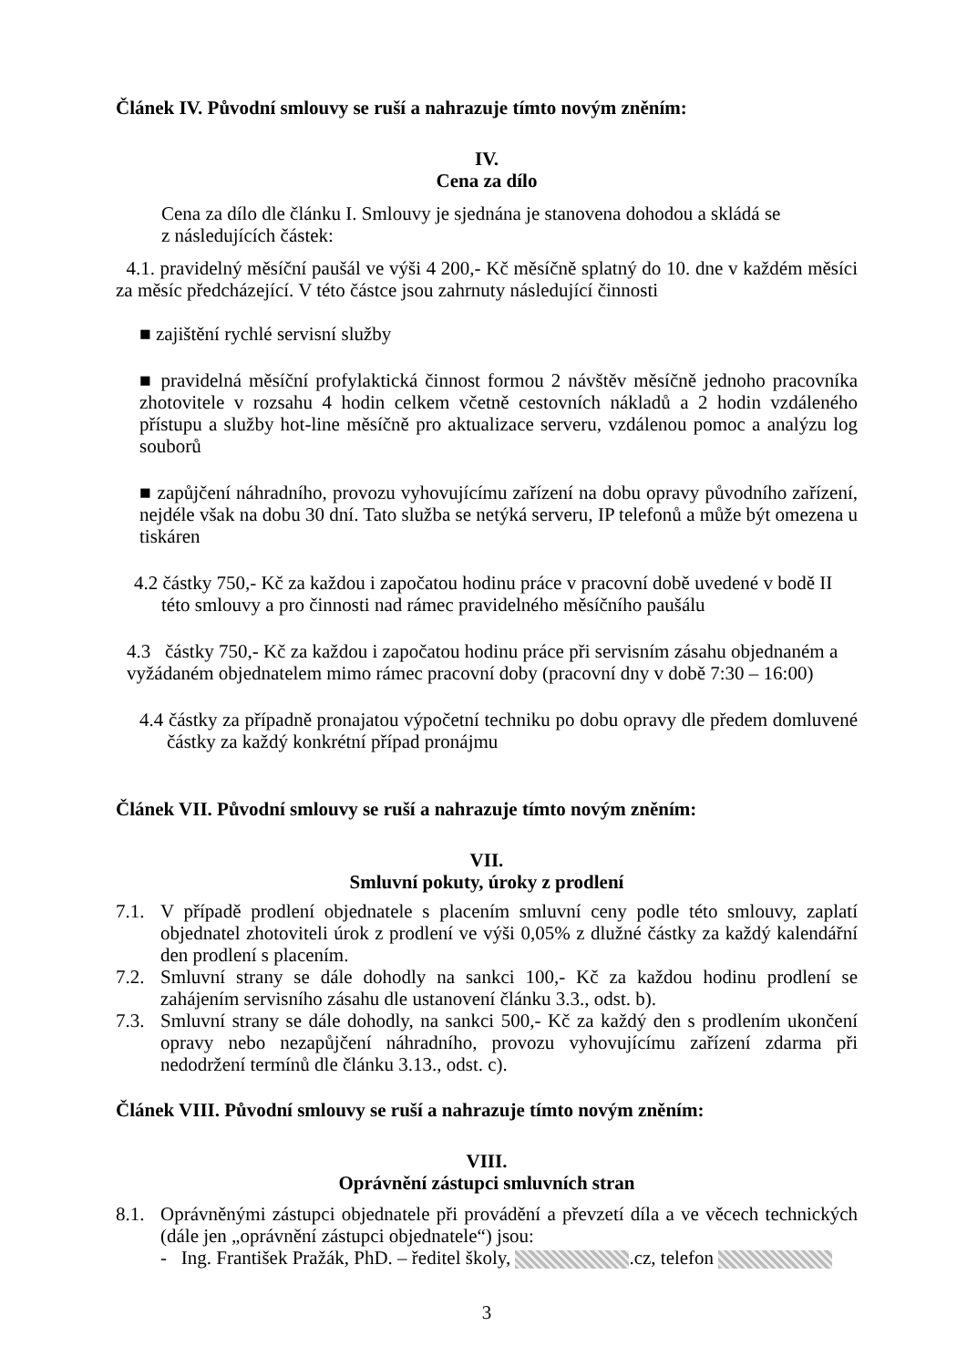Článek IV. Původní smlouvy se ruší a nahrazuje tímto novým zněním:
IV.
Cena za dílo
Cena za dílo dle článku I. Smlouvy je sjednána je stanovena dohodou a skládá se
z následujících částek:
4.1. pravidelný měsíční paušál ve výši 4 200,- Kč měsíčně splatný do 10. dne v každém měsíci za měsíc předcházející. V této částce jsou zahrnuty následující činnosti
■ zajištění rychlé servisní služby
■ pravidelná měsíční profylaktická činnost formou 2 návštěv měsíčně jednoho pracovníka zhotovitele v rozsahu 4 hodin celkem včetně cestovních nákladů a 2 hodin vzdáleného přístupu a služby hot-line měsíčně pro aktualizace serveru, vzdálenou pomoc a analýzu log souborů
■ zapůjčení náhradního, provozu vyhovujícímu zařízení na dobu opravy původního zařízení, nejdéle však na dobu 30 dní. Tato služba se netýká serveru, IP telefonů a může být omezena u tiskáren
4.2 částky 750,- Kč za každou i započatou hodinu práce v pracovní době uvedené v bodě II této smlouvy a pro činnosti nad rámec pravidelného měsíčního paušálu
4.3 částky 750,- Kč za každou i započatou hodinu práce při servisním zásahu objednaném a vyžádaném objednatelem mimo rámec pracovní doby (pracovní dny v době 7:30 – 16:00)
4.4 částky za případně pronajatou výpočetní techniku po dobu opravy dle předem domluvené částky za každý konkrétní případ pronájmu
Článek VII. Původní smlouvy se ruší a nahrazuje tímto novým zněním:
VII.
Smluvní pokuty, úroky z prodlení
7.1. V případě prodlení objednatele s placením smluvní ceny podle této smlouvy, zaplatí objednatel zhotoviteli úrok z prodlení ve výši 0,05% z dlužné částky za každý kalendářní den prodlení s placením.
7.2. Smluvní strany se dále dohodly na sankci 100,- Kč za každou hodinu prodlení se zahájením servisního zásahu dle ustanovení článku 3.3., odst. b).
7.3. Smluvní strany se dále dohodly, na sankci 500,- Kč za každý den s prodlením ukončení opravy nebo nezapůjčení náhradního, provozu vyhovujícímu zařízení zdarma při nedodržení termínů dle článku 3.13., odst. c).
Článek VIII. Původní smlouvy se ruší a nahrazuje tímto novým zněním:
VIII.
Oprávnění zástupci smluvních stran
8.1. Oprávněnými zástupci objednatele při provádění a převzetí díla a ve věcech technických (dále jen „oprávnění zástupci objednatele“) jsou:
- Ing. František Pražák, PhD. – ředitel školy, .cz, telefon
3